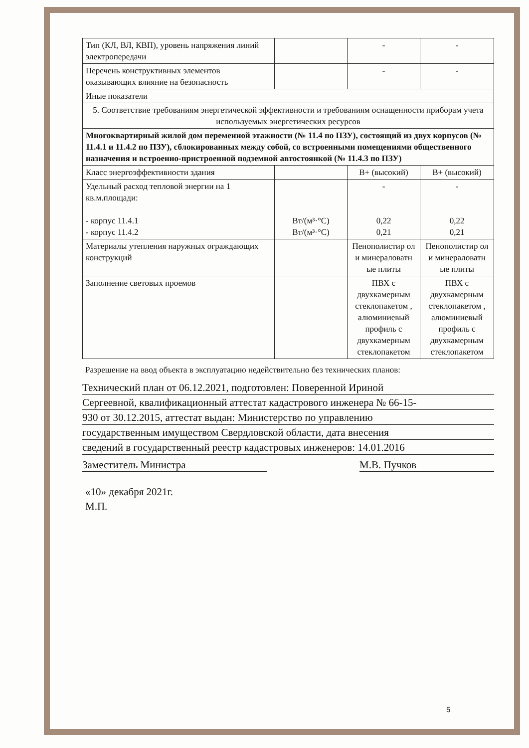| Тип (КЛ, ВЛ, КВП), уровень напряжения линий электропередачи | | - | - |
| Перечень конструктивных элементов оказывающих влияние на безопасность | | - | - |
| Иные показатели | | | |
| 5. Соответствие требованиям энергетической эффективности и требованиям оснащенности приборам учета используемых энергетических ресурсов | | | |
| Многоквартирный жилой дом переменной этажности (№ 11.4 по ПЗУ), состоящий из двух корпусов (№ 11.4.1 и 11.4.2 по ПЗУ), сблокированных между собой, со встроенными помещениями общественного назначения и встроенно-пристроенной подземной автостоянкой (№ 11.4.3 по ПЗУ) | | | |
| Класс энергоэффективности здания | | В+ (высокий) | В+ (высокий) |
| Удельный расход тепловой энергии на 1 кв.м.площади: - корпус 11.4.1 - корпус 11.4.2 | Вт/(м³·°С) Вт/(м³·°С) | - 0,22 0,21 | - 0,22 0,21 |
| Материалы утепления наружных ограждающих конструкций | | Пенополистир ол и минераловатн ые плиты | Пенополистир ол и минераловатн ые плиты |
| Заполнение световых проемов | | ПВХ с двухкамерным стеклопакетом , алюминиевый профиль с двухкамерным стеклопакетом | ПВХ с двухкамерным стеклопакетом , алюминиевый профиль с двухкамерным стеклопакетом |
Разрешение на ввод объекта в эксплуатацию недействительно без технических планов:
Технический план от 06.12.2021, подготовлен: Поверенной Ириной
Сергеевной, квалификационный аттестат кадастрового инженера № 66-15-
930 от 30.12.2015, аттестат выдан: Министерство по управлению
государственным имуществом Свердловской области, дата внесения
сведений в государственный реестр кадастровых инженеров: 14.01.2016
Заместитель Министра М.В. Пучков
«10» декабря 2021г.
М.П.
5